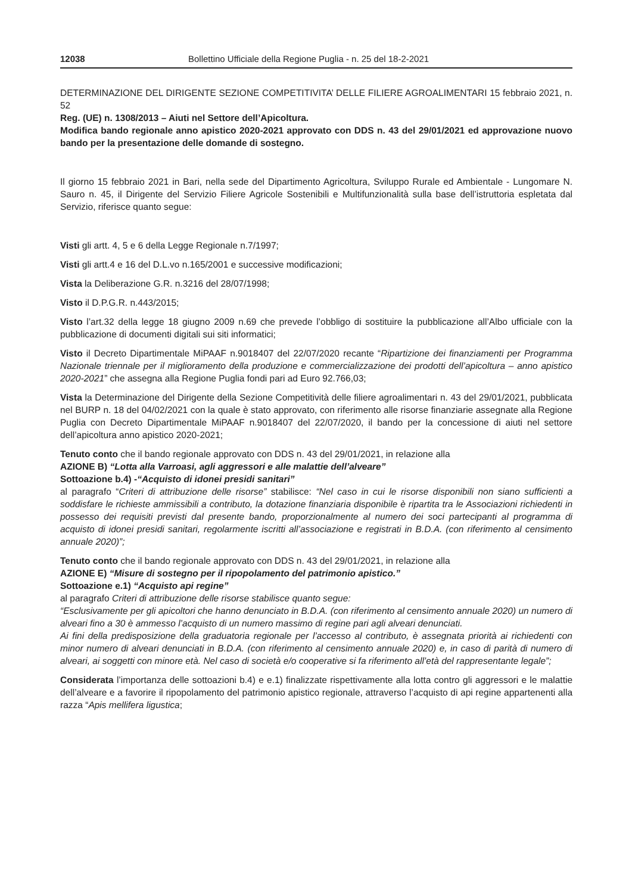12038 Bollettino Ufficiale della Regione Puglia - n. 25 del 18-2-2021
DETERMINAZIONE DEL DIRIGENTE SEZIONE COMPETITIVITA’ DELLE FILIERE AGROALIMENTARI 15 febbraio 2021, n. 52
Reg. (UE) n. 1308/2013 – Aiuti nel Settore dell’Apicoltura.
Modifica bando regionale anno apistico 2020-2021 approvato con DDS n. 43 del 29/01/2021 ed approvazione nuovo bando per la presentazione delle domande di sostegno.
Il giorno 15 febbraio 2021 in Bari, nella sede del Dipartimento Agricoltura, Sviluppo Rurale ed Ambientale - Lungomare N. Sauro n. 45, il Dirigente del Servizio Filiere Agricole Sostenibili e Multifunzionalità sulla base dell’istruttoria espletata dal Servizio, riferisce quanto segue:
Visti gli artt. 4, 5 e 6 della Legge Regionale n.7/1997;
Visti gli artt.4 e 16 del D.L.vo n.165/2001 e successive modificazioni;
Vista la Deliberazione G.R. n.3216 del 28/07/1998;
Visto il D.P.G.R. n.443/2015;
Visto l’art.32 della legge 18 giugno 2009 n.69 che prevede l’obbligo di sostituire la pubblicazione all’Albo ufficiale con la pubblicazione di documenti digitali sui siti informatici;
Visto il Decreto Dipartimentale MiPAAF n.9018407 del 22/07/2020 recante “Ripartizione dei finanziamenti per Programma Nazionale triennale per il miglioramento della produzione e commercializzazione dei prodotti dell’apicoltura – anno apistico 2020-2021” che assegna alla Regione Puglia fondi pari ad Euro 92.766,03;
Vista la Determinazione del Dirigente della Sezione Competitività delle filiere agroalimentari n. 43 del 29/01/2021, pubblicata nel BURP n. 18 del 04/02/2021 con la quale è stato approvato, con riferimento alle risorse finanziarie assegnate alla Regione Puglia con Decreto Dipartimentale MiPAAF n.9018407 del 22/07/2020, il bando per la concessione di aiuti nel settore dell’apicoltura anno apistico 2020-2021;
Tenuto conto che il bando regionale approvato con DDS n. 43 del 29/01/2021, in relazione alla
AZIONE B) “Lotta alla Varroasi, agli aggressori e alle malattie dell’alveare”
Sottoazione b.4) -“Acquisto di idonei presidi sanitari”
al paragrafo “Criteri di attribuzione delle risorse” stabilisce: “Nel caso in cui le risorse disponibili non siano sufficienti a soddisfare le richieste ammissibili a contributo, la dotazione finanziaria disponibile è ripartita tra le Associazioni richiedenti in possesso dei requisiti previsti dal presente bando, proporzionalmente al numero dei soci partecipanti al programma di acquisto di idonei presidi sanitari, regolarmente iscritti all’associazione e registrati in B.D.A. (con riferimento al censimento annuale 2020)”;
Tenuto conto che il bando regionale approvato con DDS n. 43 del 29/01/2021, in relazione alla
AZIONE E) “Misure di sostegno per il ripopolamento del patrimonio apistico.”
Sottoazione e.1) “Acquisto api regine”
al paragrafo Criteri di attribuzione delle risorse stabilisce quanto segue:
“Esclusivamente per gli apicoltori che hanno denunciato in B.D.A. (con riferimento al censimento annuale 2020) un numero di alveari fino a 30 è ammesso l’acquisto di un numero massimo di regine pari agli alveari denunciati.
Ai fini della predisposizione della graduatoria regionale per l’accesso al contributo, è assegnata priorità ai richiedenti con minor numero di alveari denunciati in B.D.A. (con riferimento al censimento annuale 2020) e, in caso di parità di numero di alveari, ai soggetti con minore età. Nel caso di società e/o cooperative si fa riferimento all’età del rappresentante legale”;
Considerata l’importanza delle sottoazioni b.4) e e.1) finalizzate rispettivamente alla lotta contro gli aggressori e le malattie dell’alveare e a favorire il ripopolamento del patrimonio apistico regionale, attraverso l’acquisto di api regine appartenenti alla razza “Apis mellifera ligustica;